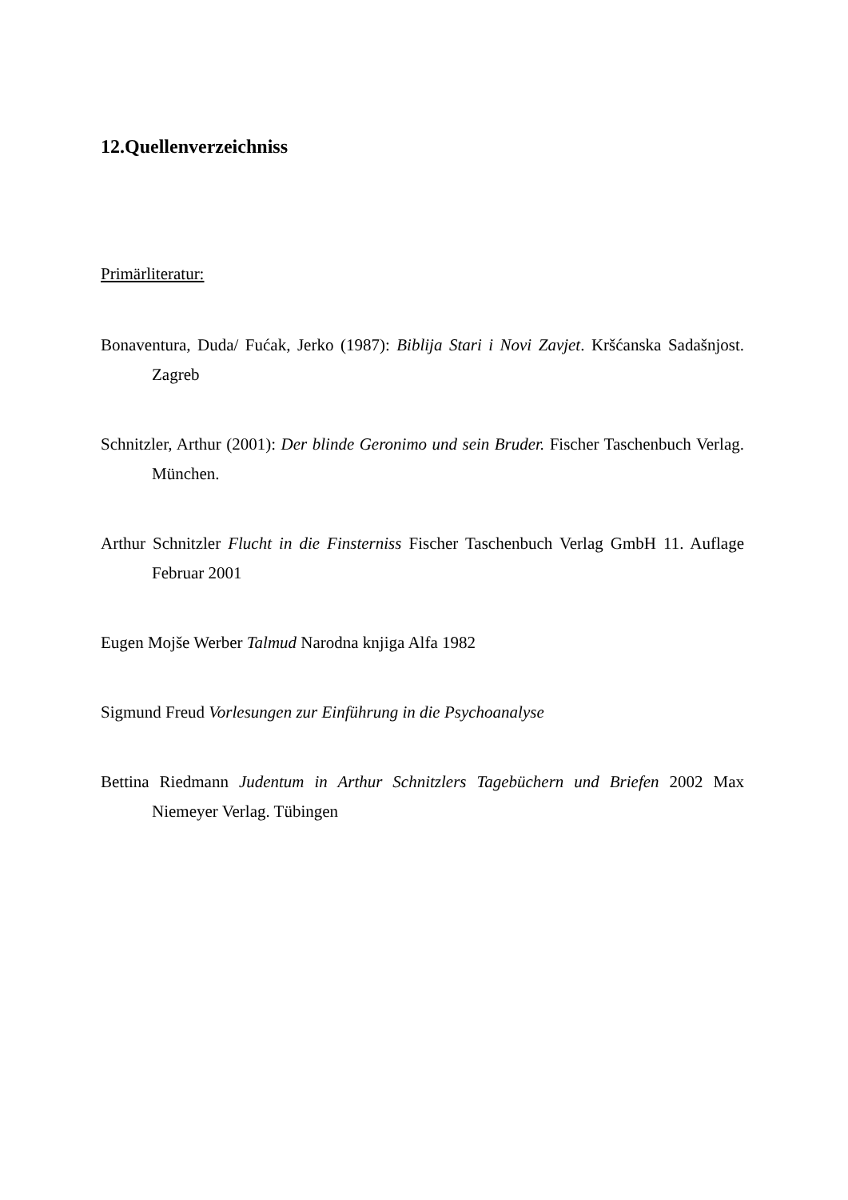12.Quellenverzeichniss
Primärliteratur:
Bonaventura, Duda/ Fućak, Jerko (1987): Biblija Stari i Novi Zavjet. Kršćanska Sadašnjost. Zagreb
Schnitzler, Arthur (2001): Der blinde Geronimo und sein Bruder. Fischer Taschenbuch Verlag. München.
Arthur Schnitzler Flucht in die Finsterniss Fischer Taschenbuch Verlag GmbH 11. Auflage Februar 2001
Eugen Mojše Werber Talmud Narodna knjiga Alfa 1982
Sigmund Freud Vorlesungen zur Einführung in die Psychoanalyse
Bettina Riedmann Judentum in Arthur Schnitzlers Tagebüchern und Briefen 2002 Max Niemeyer Verlag. Tübingen